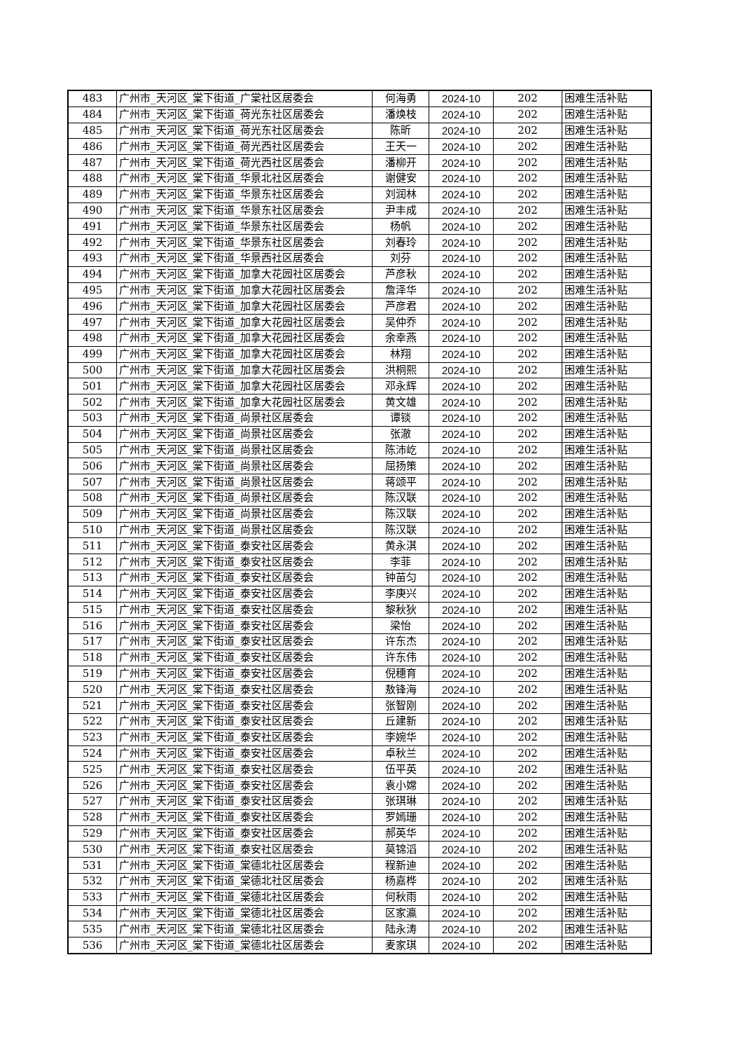| 483 | 广州市_天河区_棠下街道_广棠社区居委会 | 何海勇 | 2024-10 | 202 | 困难生活补贴 |
| 484 | 广州市_天河区_棠下街道_荷光东社区居委会 | 潘焕枝 | 2024-10 | 202 | 困难生活补贴 |
| 485 | 广州市_天河区_棠下街道_荷光东社区居委会 | 陈昕 | 2024-10 | 202 | 困难生活补贴 |
| 486 | 广州市_天河区_棠下街道_荷光西社区居委会 | 王天一 | 2024-10 | 202 | 困难生活补贴 |
| 487 | 广州市_天河区_棠下街道_荷光西社区居委会 | 潘柳开 | 2024-10 | 202 | 困难生活补贴 |
| 488 | 广州市_天河区_棠下街道_华景北社区居委会 | 谢健安 | 2024-10 | 202 | 困难生活补贴 |
| 489 | 广州市_天河区_棠下街道_华景东社区居委会 | 刘润林 | 2024-10 | 202 | 困难生活补贴 |
| 490 | 广州市_天河区_棠下街道_华景东社区居委会 | 尹丰成 | 2024-10 | 202 | 困难生活补贴 |
| 491 | 广州市_天河区_棠下街道_华景东社区居委会 | 杨帆 | 2024-10 | 202 | 困难生活补贴 |
| 492 | 广州市_天河区_棠下街道_华景东社区居委会 | 刘春玲 | 2024-10 | 202 | 困难生活补贴 |
| 493 | 广州市_天河区_棠下街道_华景西社区居委会 | 刘芬 | 2024-10 | 202 | 困难生活补贴 |
| 494 | 广州市_天河区_棠下街道_加拿大花园社区居委会 | 芦彦秋 | 2024-10 | 202 | 困难生活补贴 |
| 495 | 广州市_天河区_棠下街道_加拿大花园社区居委会 | 詹泽华 | 2024-10 | 202 | 困难生活补贴 |
| 496 | 广州市_天河区_棠下街道_加拿大花园社区居委会 | 芦彦君 | 2024-10 | 202 | 困难生活补贴 |
| 497 | 广州市_天河区_棠下街道_加拿大花园社区居委会 | 吴仲乔 | 2024-10 | 202 | 困难生活补贴 |
| 498 | 广州市_天河区_棠下街道_加拿大花园社区居委会 | 余幸燕 | 2024-10 | 202 | 困难生活补贴 |
| 499 | 广州市_天河区_棠下街道_加拿大花园社区居委会 | 林翔 | 2024-10 | 202 | 困难生活补贴 |
| 500 | 广州市_天河区_棠下街道_加拿大花园社区居委会 | 洪桐熙 | 2024-10 | 202 | 困难生活补贴 |
| 501 | 广州市_天河区_棠下街道_加拿大花园社区居委会 | 邓永辉 | 2024-10 | 202 | 困难生活补贴 |
| 502 | 广州市_天河区_棠下街道_加拿大花园社区居委会 | 黄文雄 | 2024-10 | 202 | 困难生活补贴 |
| 503 | 广州市_天河区_棠下街道_尚景社区居委会 | 谭锬 | 2024-10 | 202 | 困难生活补贴 |
| 504 | 广州市_天河区_棠下街道_尚景社区居委会 | 张澈 | 2024-10 | 202 | 困难生活补贴 |
| 505 | 广州市_天河区_棠下街道_尚景社区居委会 | 陈沛屹 | 2024-10 | 202 | 困难生活补贴 |
| 506 | 广州市_天河区_棠下街道_尚景社区居委会 | 屈扬策 | 2024-10 | 202 | 困难生活补贴 |
| 507 | 广州市_天河区_棠下街道_尚景社区居委会 | 蒋颂平 | 2024-10 | 202 | 困难生活补贴 |
| 508 | 广州市_天河区_棠下街道_尚景社区居委会 | 陈汉联 | 2024-10 | 202 | 困难生活补贴 |
| 509 | 广州市_天河区_棠下街道_尚景社区居委会 | 陈汉联 | 2024-10 | 202 | 困难生活补贴 |
| 510 | 广州市_天河区_棠下街道_尚景社区居委会 | 陈汉联 | 2024-10 | 202 | 困难生活补贴 |
| 511 | 广州市_天河区_棠下街道_泰安社区居委会 | 黄永淇 | 2024-10 | 202 | 困难生活补贴 |
| 512 | 广州市_天河区_棠下街道_泰安社区居委会 | 李菲 | 2024-10 | 202 | 困难生活补贴 |
| 513 | 广州市_天河区_棠下街道_泰安社区居委会 | 钟苗匀 | 2024-10 | 202 | 困难生活补贴 |
| 514 | 广州市_天河区_棠下街道_泰安社区居委会 | 李庚兴 | 2024-10 | 202 | 困难生活补贴 |
| 515 | 广州市_天河区_棠下街道_泰安社区居委会 | 黎秋狄 | 2024-10 | 202 | 困难生活补贴 |
| 516 | 广州市_天河区_棠下街道_泰安社区居委会 | 梁怡 | 2024-10 | 202 | 困难生活补贴 |
| 517 | 广州市_天河区_棠下街道_泰安社区居委会 | 许东杰 | 2024-10 | 202 | 困难生活补贴 |
| 518 | 广州市_天河区_棠下街道_泰安社区居委会 | 许东伟 | 2024-10 | 202 | 困难生活补贴 |
| 519 | 广州市_天河区_棠下街道_泰安社区居委会 | 倪穗育 | 2024-10 | 202 | 困难生活补贴 |
| 520 | 广州市_天河区_棠下街道_泰安社区居委会 | 敖锋海 | 2024-10 | 202 | 困难生活补贴 |
| 521 | 广州市_天河区_棠下街道_泰安社区居委会 | 张智刚 | 2024-10 | 202 | 困难生活补贴 |
| 522 | 广州市_天河区_棠下街道_泰安社区居委会 | 丘建新 | 2024-10 | 202 | 困难生活补贴 |
| 523 | 广州市_天河区_棠下街道_泰安社区居委会 | 李婉华 | 2024-10 | 202 | 困难生活补贴 |
| 524 | 广州市_天河区_棠下街道_泰安社区居委会 | 卓秋兰 | 2024-10 | 202 | 困难生活补贴 |
| 525 | 广州市_天河区_棠下街道_泰安社区居委会 | 伍平英 | 2024-10 | 202 | 困难生活补贴 |
| 526 | 广州市_天河区_棠下街道_泰安社区居委会 | 袁小嫦 | 2024-10 | 202 | 困难生活补贴 |
| 527 | 广州市_天河区_棠下街道_泰安社区居委会 | 张琪琳 | 2024-10 | 202 | 困难生活补贴 |
| 528 | 广州市_天河区_棠下街道_泰安社区居委会 | 罗嫣珊 | 2024-10 | 202 | 困难生活补贴 |
| 529 | 广州市_天河区_棠下街道_泰安社区居委会 | 郝英华 | 2024-10 | 202 | 困难生活补贴 |
| 530 | 广州市_天河区_棠下街道_泰安社区居委会 | 莫锦滔 | 2024-10 | 202 | 困难生活补贴 |
| 531 | 广州市_天河区_棠下街道_棠德北社区居委会 | 程新迪 | 2024-10 | 202 | 困难生活补贴 |
| 532 | 广州市_天河区_棠下街道_棠德北社区居委会 | 杨嘉桦 | 2024-10 | 202 | 困难生活补贴 |
| 533 | 广州市_天河区_棠下街道_棠德北社区居委会 | 何秋雨 | 2024-10 | 202 | 困难生活补贴 |
| 534 | 广州市_天河区_棠下街道_棠德北社区居委会 | 区家瀛 | 2024-10 | 202 | 困难生活补贴 |
| 535 | 广州市_天河区_棠下街道_棠德北社区居委会 | 陆永涛 | 2024-10 | 202 | 困难生活补贴 |
| 536 | 广州市_天河区_棠下街道_棠德北社区居委会 | 麦家琪 | 2024-10 | 202 | 困难生活补贴 |